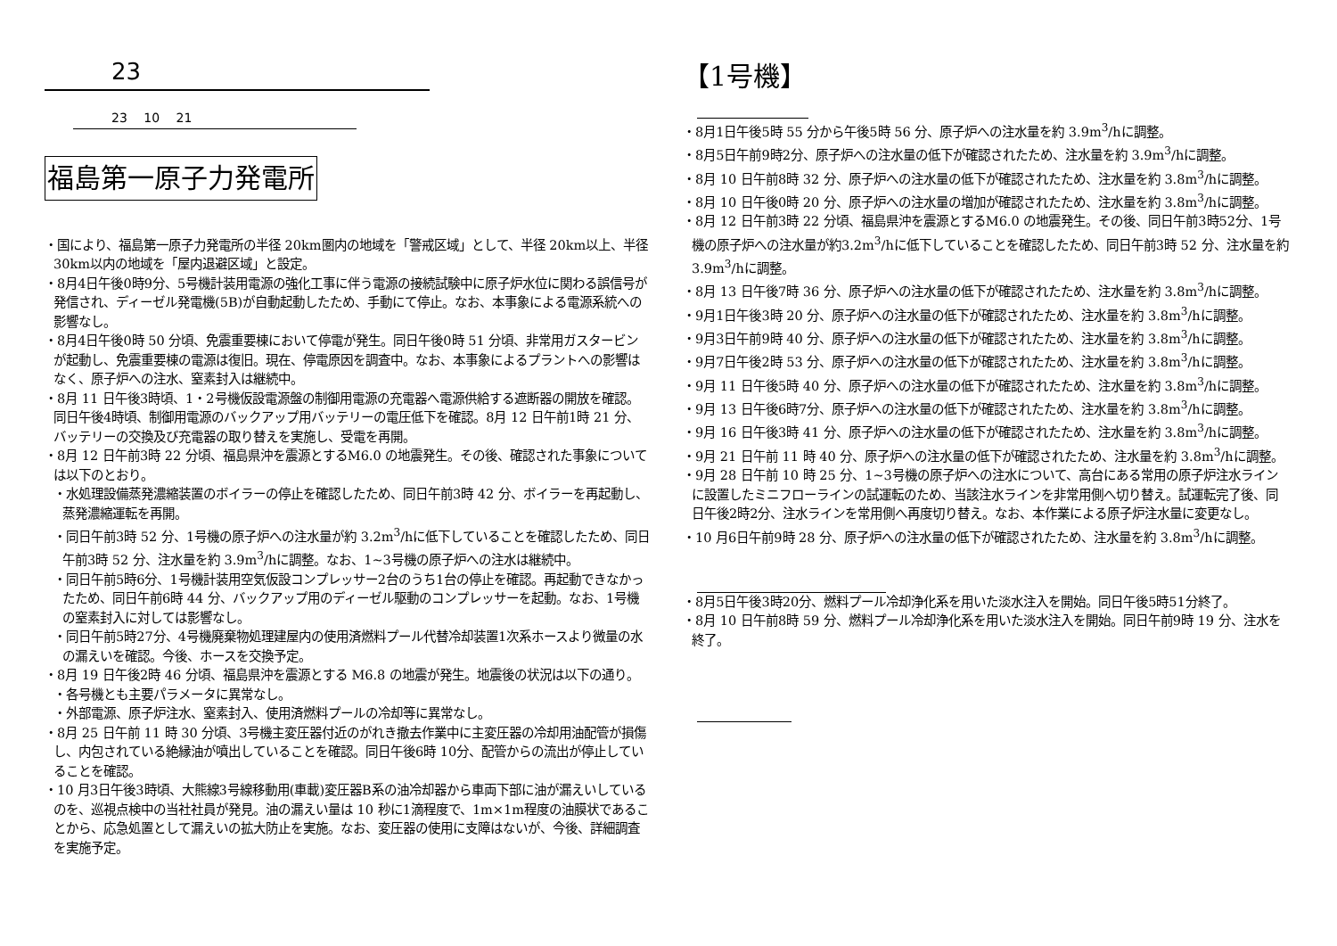23
23 10 21
福島第一原子力発電所
・国により、福島第一原子力発電所の半径 20km圏内の地域を「警戒区域」として、半径 20km以上、半径 30km以内の地域を「屋内退避区域」と設定。
・8月4日午後0時9分、5号機計装用電源の強化工事に伴う電源の接続試験中に原子炉水位に関わる誤信号が発信され、ディーゼル発電機(5B)が自動起動したため、手動にて停止。なお、本事象による電源系統への影響なし。
・8月4日午後0時 50 分頃、免震重要棟において停電が発生。同日午後0時 51 分頃、非常用ガスタービンが起動し、免震重要棟の電源は復旧。現在、停電原因を調査中。なお、本事象によるプラントへの影響はなく、原子炉への注水、窒素封入は継続中。
・8月 11 日午後3時頃、1・2号機仮設電源盤の制御用電源の充電器へ電源供給する遮断器の開放を確認。同日午後4時頃、制御用電源のバックアップ用バッテリーの電圧低下を確認。8月 12 日午前1時 21 分、バッテリーの交換及び充電器の取り替えを実施し、受電を再開。
・8月 12 日午前3時 22 分頃、福島県沖を震源とするM6.0 の地震発生。その後、確認された事象については以下のとおり。
・水処理設備蒸発濃縮装置のボイラーの停止を確認したため、同日午前3時 42 分、ボイラーを再起動し、蒸発濃縮運転を再開。
・同日午前3時 52 分、1号機の原子炉への注水量が約 3.2m<sup>3</sup>/hに低下していることを確認したため、同日午前3時 52 分、注水量を約 3.9m<sup>3</sup>/hに調整。なお、1~3号機の原子炉への注水は継続中。
・同日午前5時6分、1号機計装用空気仮設コンプレッサー2台のうち1台の停止を確認。再起動できなかったため、同日午前6時 44 分、バックアップ用のディーゼル駆動のコンプレッサーを起動。なお、1号機の窒素封入に対しては影響なし。
・同日午前5時27分、4号機廃棄物処理建屋内の使用済燃料プール代替冷却装置1次系ホースより微量の水の漏えいを確認。今後、ホースを交換予定。
・8月 19 日午後2時 46 分頃、福島県沖を震源とする M6.8 の地震が発生。地震後の状況は以下の通り。
・各号機とも主要パラメータに異常なし。
・外部電源、原子炉注水、窒素封入、使用済燃料プールの冷却等に異常なし。
・8月 25 日午前 11 時 30 分頃、3号機主変圧器付近のがれき撤去作業中に主変圧器の冷却用油配管が損傷し、内包されている絶縁油が噴出していることを確認。同日午後6時 10分、配管からの流出が停止していることを確認。
・10 月3日午後3時頃、大熊線3号線移動用(車載)変圧器B系の油冷却器から車両下部に油が漏えいしているのを、巡視点検中の当社社員が発見。油の漏えい量は 10 秒に1滴程度で、1m×1m程度の油膜状であることから、応急処置として漏えいの拡大防止を実施。なお、変圧器の使用に支障はないが、今後、詳細調査を実施予定。
【1号機】
・8月1日午後5時 55 分から午後5時 56 分、原子炉への注水量を約 3.9m<sup>3</sup>/hに調整。
・8月5日午前9時2分、原子炉への注水量の低下が確認されたため、注水量を約 3.9m<sup>3</sup>/hに調整。
・8月 10 日午前8時 32 分、原子炉への注水量の低下が確認されたため、注水量を約 3.8m<sup>3</sup>/hに調整。
・8月 10 日午後0時 20 分、原子炉への注水量の増加が確認されたため、注水量を約 3.8m<sup>3</sup>/hに調整。
・8月 12 日午前3時 22 分頃、福島県沖を震源とするM6.0 の地震発生。その後、同日午前3時52分、1号機の原子炉への注水量が約3.2m<sup>3</sup>/hに低下していることを確認したため、同日午前3時 52 分、注水量を約 3.9m<sup>3</sup>/hに調整。
・8月 13 日午後7時 36 分、原子炉への注水量の低下が確認されたため、注水量を約 3.8m<sup>3</sup>/hに調整。
・9月1日午後3時 20 分、原子炉への注水量の低下が確認されたため、注水量を約 3.8m<sup>3</sup>/hに調整。
・9月3日午前9時 40 分、原子炉への注水量の低下が確認されたため、注水量を約 3.8m<sup>3</sup>/hに調整。
・9月7日午後2時 53 分、原子炉への注水量の低下が確認されたため、注水量を約 3.8m<sup>3</sup>/hに調整。
・9月 11 日午後5時 40 分、原子炉への注水量の低下が確認されたため、注水量を約 3.8m<sup>3</sup>/hに調整。
・9月 13 日午後6時7分、原子炉への注水量の低下が確認されたため、注水量を約 3.8m<sup>3</sup>/hに調整。
・9月 16 日午後3時 41 分、原子炉への注水量の低下が確認されたため、注水量を約 3.8m<sup>3</sup>/hに調整。
・9月 21 日午前 11 時 40 分、原子炉への注水量の低下が確認されたため、注水量を約 3.8m<sup>3</sup>/hに調整。
・9月 28 日午前 10 時 25 分、1~3号機の原子炉への注水について、高台にある常用の原子炉注水ラインに設置したミニフローラインの試運転のため、当該注水ラインを非常用側へ切り替え。試運転完了後、同日午後2時2分、注水ラインを常用側へ再度切り替え。なお、本作業による原子炉注水量に変更なし。
・10 月6日午前9時 28 分、原子炉への注水量の低下が確認されたため、注水量を約 3.8m<sup>3</sup>/hに調整。
・8月5日午後3時20分、燃料プール冷却浄化系を用いた淡水注入を開始。同日午後5時51分終了。
・8月 10 日午前8時 59 分、燃料プール冷却浄化系を用いた淡水注入を開始。同日午前9時 19 分、注水を終了。